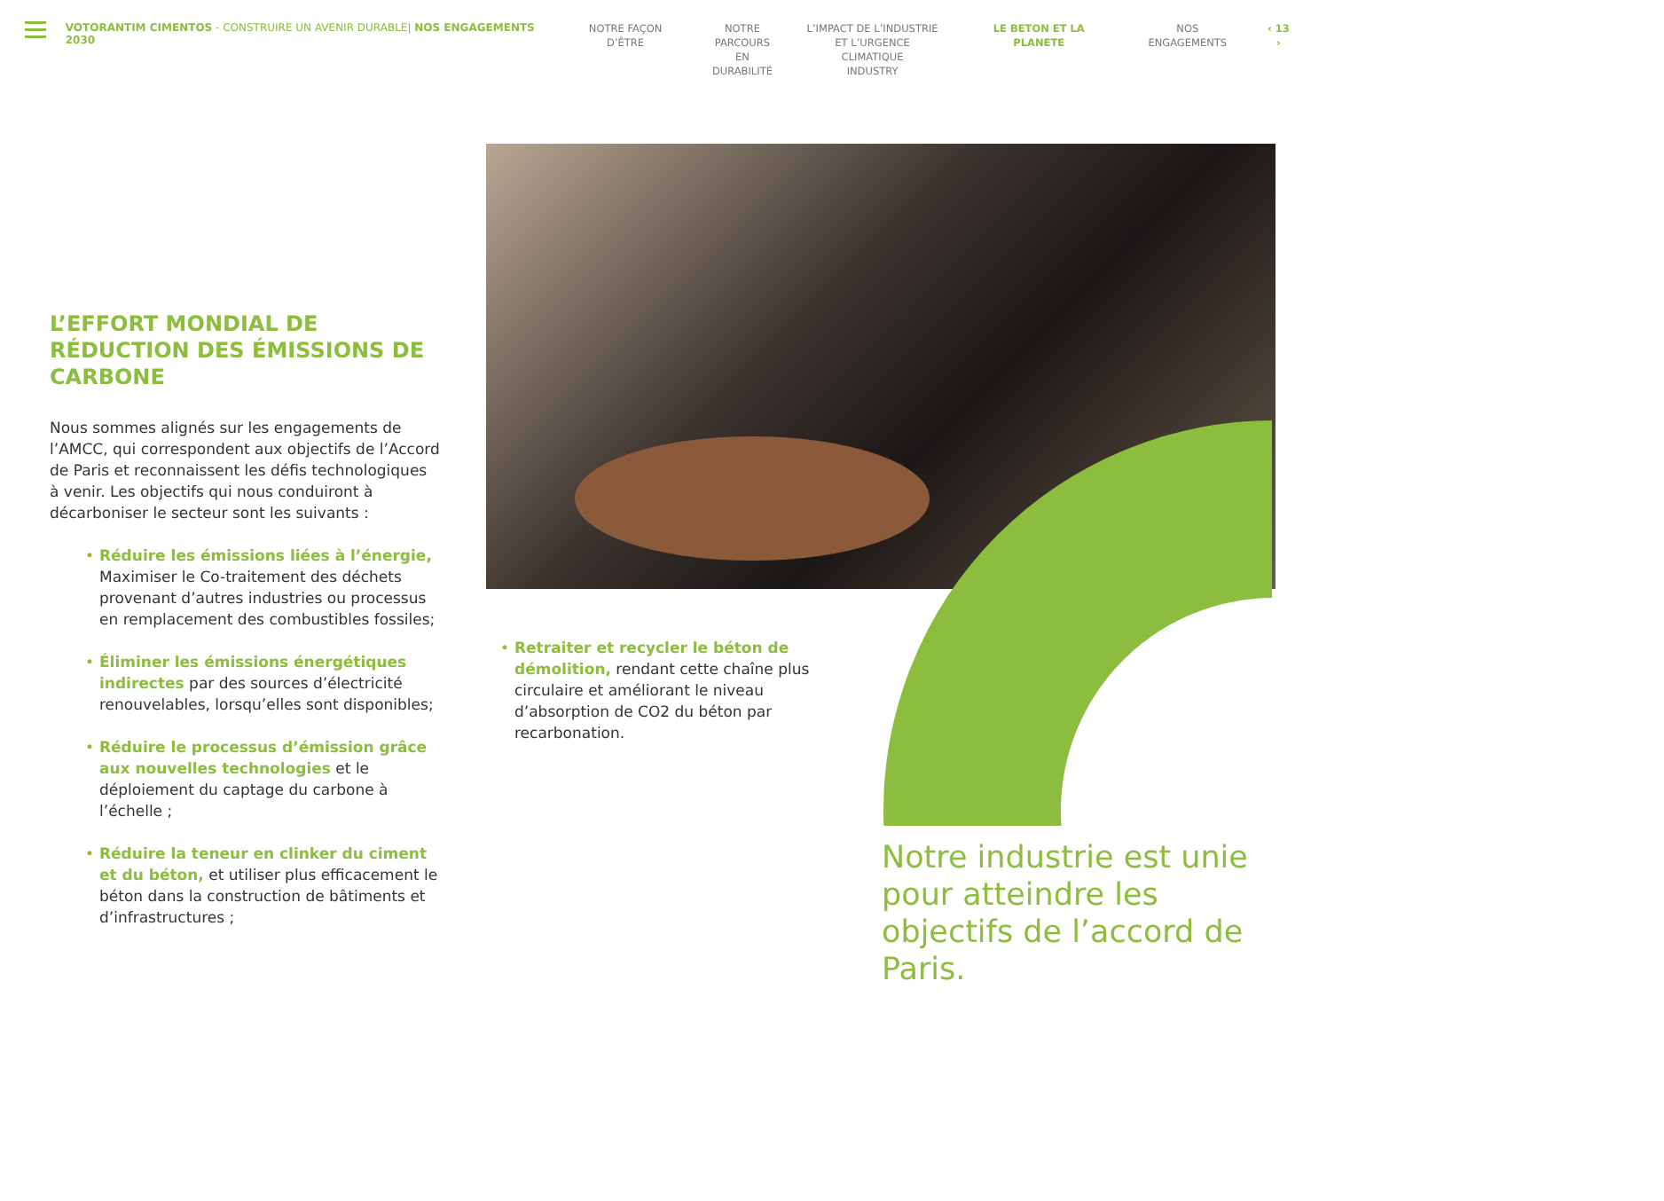VOTORANTIM CIMENTOS - CONSTRUIRE UN AVENIR DURABLE| NOS ENGAGEMENTS 2030
NOTRE FAÇON D’ÊTRE NOTRE
PARCOURS EN
DURABILITÉ
L’IMPACT DE L’INDUSTRIE
ET L’URGENCE CLIMATIQUE
INDUSTRY
LE BETON ET LA PLANETE NOS ENGAGEMENTS ‹ 13 ›
L’EFFORT MONDIAL DE RÉDUCTION DES ÉMISSIONS DE CARBONE
Nous sommes alignés sur les engagements de l’AMCC, qui correspondent aux objectifs de l’Accord de Paris et reconnaissent les défis technologiques à venir. Les objectifs qui nous conduiront à décarboniser le secteur sont les suivants :
• Réduire les émissions liées à l’énergie, Maximiser le Co-traitement des déchets provenant d’autres industries ou processus en remplacement des combustibles fossiles;
• Éliminer les émissions énergétiques indirectes par des sources d’électricité renouvelables, lorsqu’elles sont disponibles;
• Réduire le processus d’émission grâce aux nouvelles technologies et le déploiement du captage du carbone à l’échelle ;
• Réduire la teneur en clinker du ciment et du béton, et utiliser plus efficacement le béton dans la construction de bâtiments et d’infrastructures ;
• Retraiter et recycler le béton de démolition, rendant cette chaîne plus circulaire et améliorant le niveau d’absorption de CO2 du béton par recarbonation.
Notre industrie est unie pour atteindre les objectifs de l’accord de Paris.